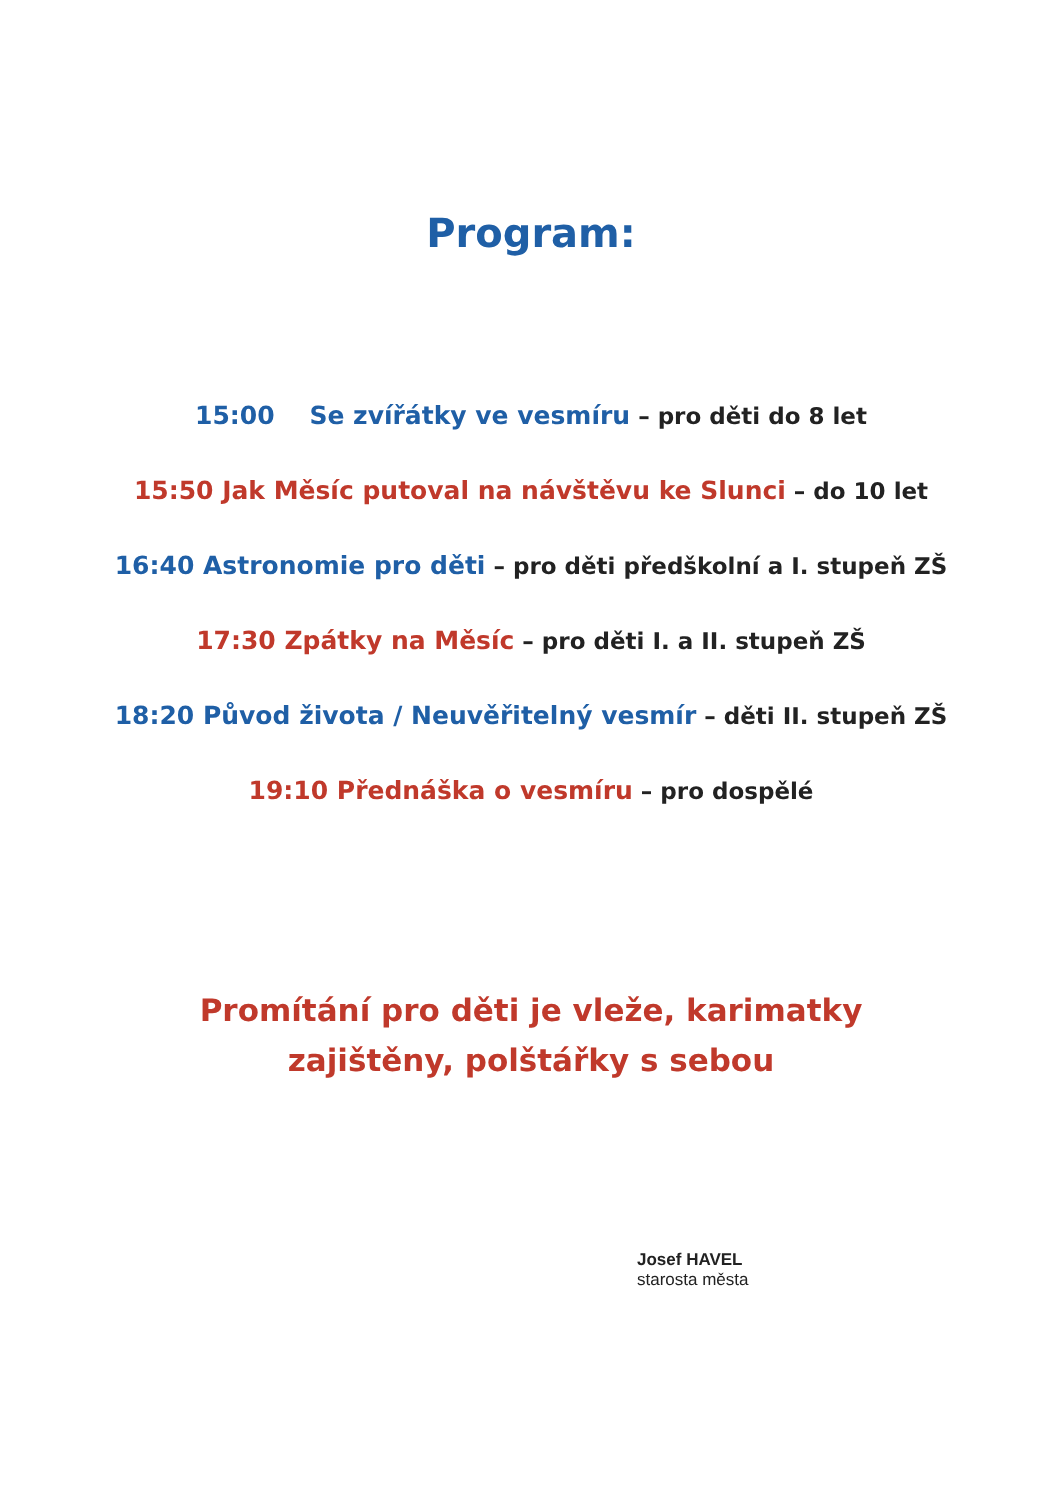Program:
15:00 Se zvířátky ve vesmíru – pro děti do 8 let
15:50 Jak Měsíc putoval na návštěvu ke Slunci – do 10 let
16:40 Astronomie pro děti – pro děti předškolní a I. stupeň ZŠ
17:30 Zpátky na Měsíc – pro děti I. a II. stupeň ZŠ
18:20 Původ života / Neuvěřitelný vesmír – děti II. stupeň ZŠ
19:10 Přednáška o vesmíru – pro dospělé
Promítání pro děti je vleže, karimatky
zajištěny, polštářky s sebou
Josef HAVEL
starosta města